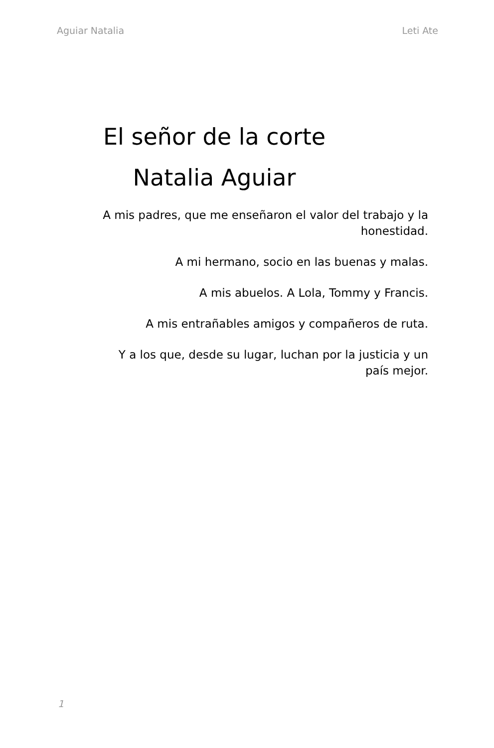Aguiar Natalia Leti Ate
El señor de la corte
Natalia Aguiar
A mis padres, que me enseñaron el valor del trabajo y la honestidad.
A mi hermano, socio en las buenas y malas.
A mis abuelos. A Lola, Tommy y Francis.
A mis entrañables amigos y compañeros de ruta.
Y a los que, desde su lugar, luchan por la justicia y un país mejor.
1